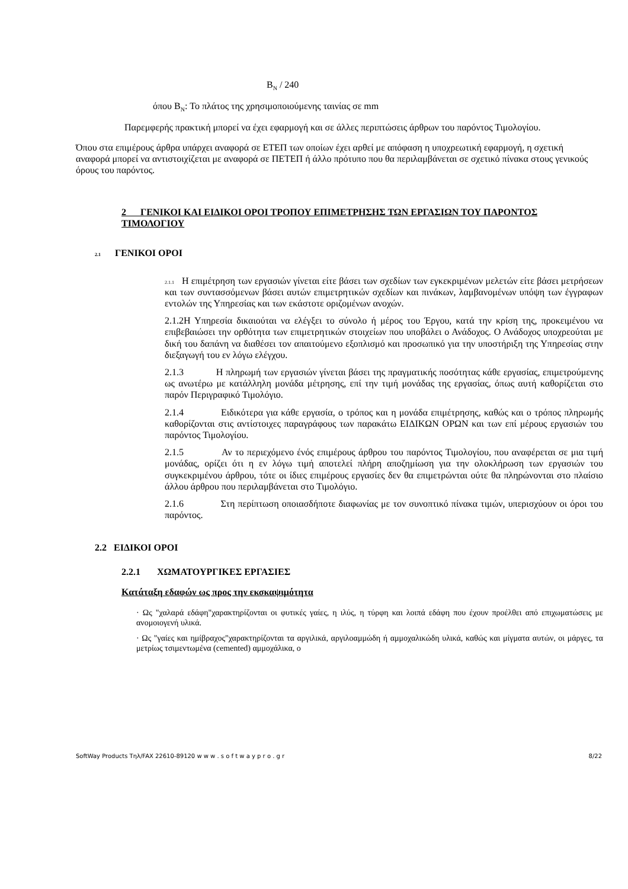B<sub>N</sub> / 240
όπου B<sub>N</sub>: Το πλάτος της χρησιμοποιούμενης ταινίας σε mm
Παρεμφερής πρακτική μπορεί να έχει εφαρμογή και σε άλλες περιπτώσεις άρθρων του παρόντος Τιμολογίου.
Όπου στα επιμέρους άρθρα υπάρχει αναφορά σε ΕΤΕΠ των οποίων έχει αρθεί με απόφαση η υποχρεωτική εφαρμογή, η σχετική αναφορά μπορεί να αντιστοιχίζεται με αναφορά σε ΠΕΤΕΠ ή άλλο πρότυπο που θα περιλαμβάνεται σε σχετικό πίνακα στους γενικούς όρους του παρόντος.
2 ΓΕΝΙΚΟΙ ΚΑΙ ΕΙΔΙΚΟΙ ΟΡΟΙ ΤΡΟΠΟΥ ΕΠΙΜΕΤΡΗΣΗΣ ΤΩΝ ΕΡΓΑΣΙΩΝ ΤΟΥ ΠΑΡΟΝΤΟΣ ΤΙΜΟΛΟΓΙΟΥ
2.1 ΓΕΝΙΚΟΙ ΟΡΟΙ
2.1.1 Η επιμέτρηση των εργασιών γίνεται είτε βάσει των σχεδίων των εγκεκριμένων μελετών είτε βάσει μετρήσεων και των συντασσόμενων βάσει αυτών επιμετρητικών σχεδίων και πινάκων, λαμβανομένων υπόψη των έγγραφων εντολών της Υπηρεσίας και των εκάστοτε οριζομένων ανοχών.
2.1.2Η Υπηρεσία δικαιούται να ελέγξει το σύνολο ή μέρος του Έργου, κατά την κρίση της, προκειμένου να επιβεβαιώσει την ορθότητα των επιμετρητικών στοιχείων που υποβάλει ο Ανάδοχος. Ο Ανάδοχος υποχρεούται με δική του δαπάνη να διαθέσει τον απαιτούμενο εξοπλισμό και προσωπικό για την υποστήριξη της Υπηρεσίας στην διεξαγωγή του εν λόγω ελέγχου.
2.1.3 Η πληρωμή των εργασιών γίνεται βάσει της πραγματικής ποσότητας κάθε εργασίας, επιμετρούμενης ως ανωτέρω με κατάλληλη μονάδα μέτρησης, επί την τιμή μονάδας της εργασίας, όπως αυτή καθορίζεται στο παρόν Περιγραφικό Τιμολόγιο.
2.1.4 Ειδικότερα για κάθε εργασία, ο τρόπος και η μονάδα επιμέτρησης, καθώς και ο τρόπος πληρωμής καθορίζονται στις αντίστοιχες παραγράφους των παρακάτω ΕΙΔΙΚΩΝ ΟΡΩΝ και των επί μέρους εργασιών του παρόντος Τιμολογίου.
2.1.5 Αν το περιεχόμενο ένός επιμέρους άρθρου του παρόντος Τιμολογίου, που αναφέρεται σε μια τιμή μονάδας, ορίζει ότι η εν λόγω τιμή αποτελεί πλήρη αποζημίωση για την ολοκλήρωση των εργασιών του συγκεκριμένου άρθρου, τότε οι ίδιες επιμέρους εργασίες δεν θα επιμετρώνται ούτε θα πληρώνονται στο πλαίσιο άλλου άρθρου που περιλαμβάνεται στο Τιμολόγιο.
2.1.6 Στη περίπτωση οποιασδήποτε διαφωνίας με τον συνοπτικό πίνακα τιμών, υπερισχύουν οι όροι του παρόντος.
2.2 ΕΙΔΙΚΟΙ ΟΡΟΙ
2.2.1 ΧΩΜΑΤΟΥΡΓΙΚΕΣ ΕΡΓΑΣΙΕΣ
Κατάταξη εδαφών ως προς την εκσκαψιμότητα
· Ως "χαλαρά εδάφη"χαρακτηρίζονται οι φυτικές γαίες, η ιλύς, η τύρφη και λοιπά εδάφη που έχουν προέλθει από επιχωματώσεις με ανομοιογενή υλικά.
· Ως "γαίες και ημίβραχος"χαρακτηρίζονται τα αργιλικά, αργιλοαμμώδη ή αμμοχαλικώδη υλικά, καθώς και μίγματα αυτών, οι μάργες, τα μετρίως τσιμεντωμένα (cemented) αμμοχάλικα, ο
SoftWay Products Τηλ/FAX 22610-89120 w w w . s o f t w a y p r o . g r 8/22